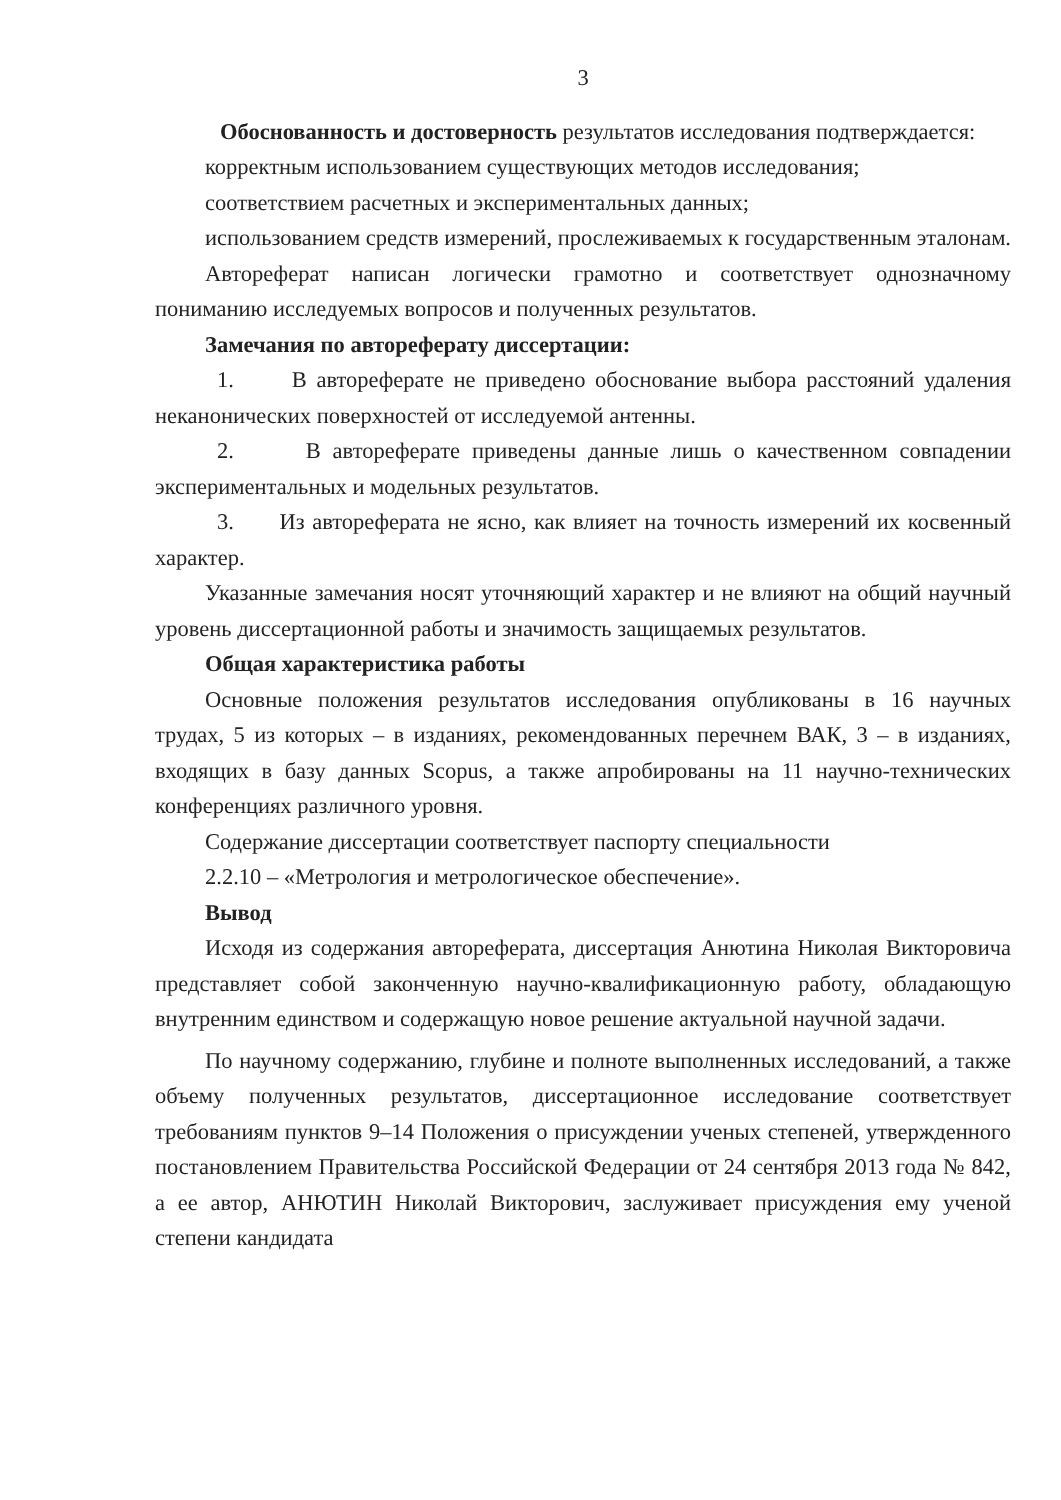3
Обоснованность и достоверность результатов исследования подтверждается:
корректным использованием существующих методов исследования;
соответствием расчетных и экспериментальных данных;
использованием средств измерений, прослеживаемых к государственным эталонам.
Автореферат написан логически грамотно и соответствует однозначному пониманию исследуемых вопросов и полученных результатов.
Замечания по автореферату диссертации:
1. В автореферате не приведено обоснование выбора расстояний удаления неканонических поверхностей от исследуемой антенны.
2. В автореферате приведены данные лишь о качественном совпадении экспериментальных и модельных результатов.
3. Из автореферата не ясно, как влияет на точность измерений их косвенный характер.
Указанные замечания носят уточняющий характер и не влияют на общий научный уровень диссертационной работы и значимость защищаемых результатов.
Общая характеристика работы
Основные положения результатов исследования опубликованы в 16 научных трудах, 5 из которых – в изданиях, рекомендованных перечнем ВАК, 3 – в изданиях, входящих в базу данных Scopus, а также апробированы на 11 научно-технических конференциях различного уровня.
Содержание диссертации соответствует паспорту специальности
2.2.10 – «Метрология и метрологическое обеспечение».
Вывод
Исходя из содержания автореферата, диссертация Анютина Николая Викторовича представляет собой законченную научно-квалификационную работу, обладающую внутренним единством и содержащую новое решение актуальной научной задачи.
По научному содержанию, глубине и полноте выполненных исследований, а также объему полученных результатов, диссертационное исследование соответствует требованиям пунктов 9–14 Положения о присуждении ученых степеней, утвержденного постановлением Правительства Российской Федерации от 24 сентября 2013 года № 842, а ее автор, АНЮТИН Николай Викторович, заслуживает присуждения ему ученой степени кандидата